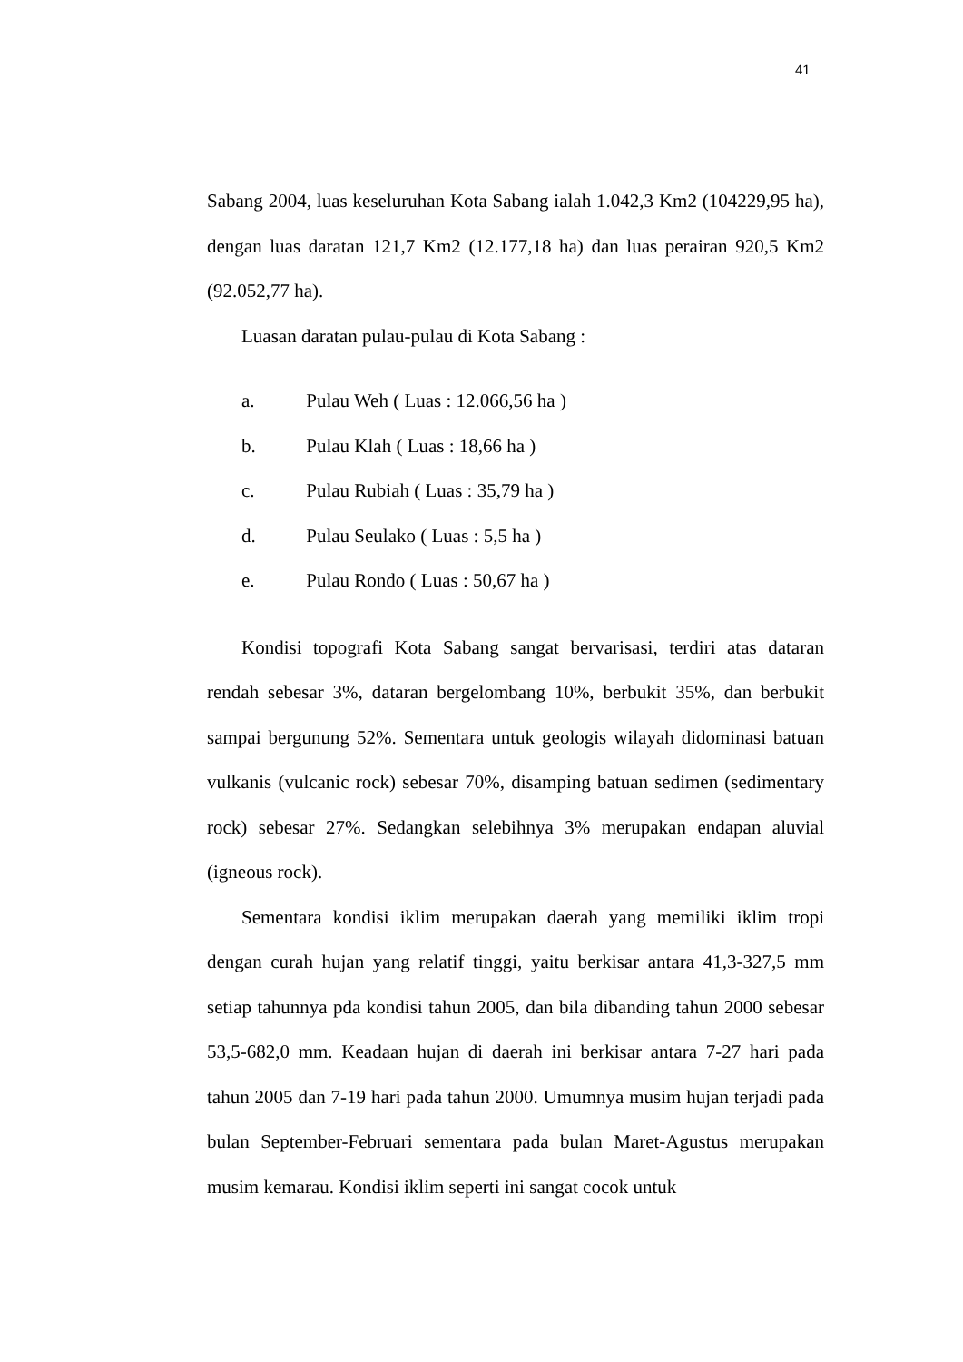41
Sabang 2004, luas keseluruhan Kota Sabang ialah 1.042,3 Km2 (104229,95 ha), dengan luas daratan 121,7 Km2 (12.177,18 ha) dan luas perairan 920,5 Km2 (92.052,77 ha).
Luasan daratan pulau-pulau di Kota Sabang :
a. Pulau Weh ( Luas : 12.066,56 ha )
b. Pulau Klah ( Luas : 18,66 ha )
c. Pulau Rubiah ( Luas : 35,79 ha )
d. Pulau Seulako ( Luas : 5,5 ha )
e. Pulau Rondo ( Luas : 50,67 ha )
Kondisi topografi Kota Sabang sangat bervarisasi, terdiri atas dataran rendah sebesar 3%, dataran bergelombang 10%, berbukit 35%, dan berbukit sampai bergunung 52%. Sementara untuk geologis wilayah didominasi batuan vulkanis (vulcanic rock) sebesar 70%, disamping batuan sedimen (sedimentary rock) sebesar 27%. Sedangkan selebihnya 3% merupakan endapan aluvial (igneous rock).
Sementara kondisi iklim merupakan daerah yang memiliki iklim tropi dengan curah hujan yang relatif tinggi, yaitu berkisar antara 41,3-327,5 mm setiap tahunnya pda kondisi tahun 2005, dan bila dibanding tahun 2000 sebesar 53,5-682,0 mm. Keadaan hujan di daerah ini berkisar antara 7-27 hari pada tahun 2005 dan 7-19 hari pada tahun 2000. Umumnya musim hujan terjadi pada bulan September-Februari sementara pada bulan Maret-Agustus merupakan musim kemarau. Kondisi iklim seperti ini sangat cocok untuk